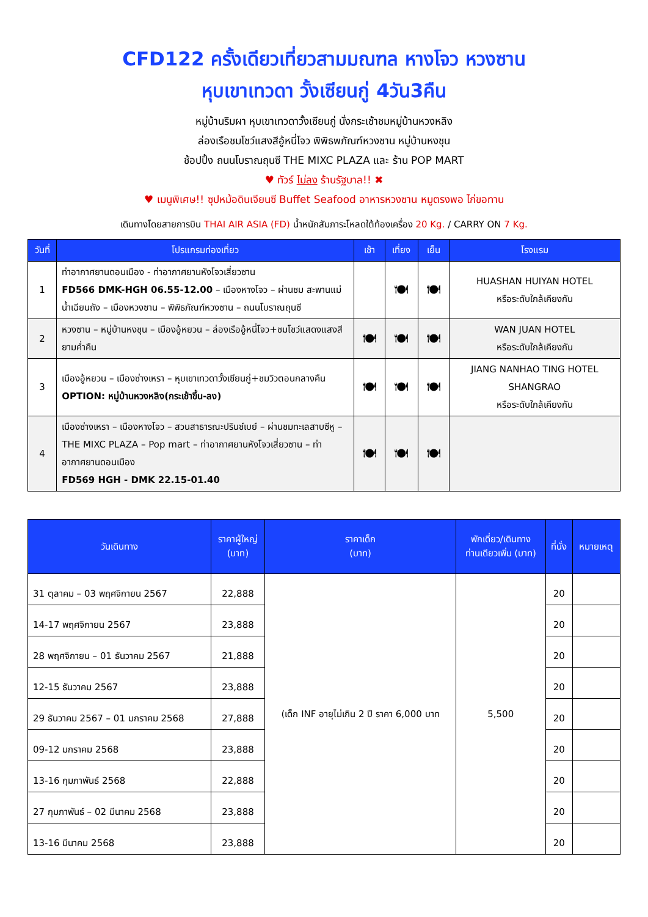CFD122 ครั้งเดียวเที่ยวสามมณฑล หางโจว หวงซาน
หุบเขาเทวดา วั้งเซียนกู่ 4วัน3คืน
หมู่บ้านริมผา หุบเขาเทวดาวั้งเซียนกู่ นั่งกระเช้าชมหมู่บ้านหวงหลิง
ล่องเรือชมโชว์แสงสีอู้หนี่โจว พิพิธพภัณฑ์หวงชาน หมู่บ้านหงชุน
ช้อปปิ้ง ถนนโบราณถุนซี THE MIXC PLAZA และ ร้าน POP MART
♥ ทัวร์ ไม่ลง ร้านรัฐบาล!! ✖
♥ เมนูพิเศษ!! ซุปหม้อดินเจียนซี Buffet Seafood อาหารหวงซาน หมูตรงพอ ไก่ขอทาน
เดินทางโดยสายการบิน THAI AIR ASIA (FD) น้ำหนักสัมภาระโหลดใต้ท้องเครื่อง 20 Kg. / CARRY ON 7 Kg.
| วันที่ | โปรแกรมท่องเที่ยว | เช้า | เที่ยง | เย็น | โรงแรม |
| --- | --- | --- | --- | --- | --- |
| 1 | ท่าอากาศยานดอนเมือง - ท่าอากาศยานหังโจวเสี่ยวซาน FD566 DMK-HGH 06.55-12.00 – เมืองหางโจว – ผ่านชม สะพานแม่น้ำเฉียนถัง – เมืองหวงซาน – พิพิธภัณฑ์หวงซาน – ถนนโบราณถุนซี | | 🍽 | 🍽 | HUASHAN HUIYAN HOTEL หรือระดับใกล้เคียงกัน |
| 2 | หวงซาน – หมู่บ้านหงชุน – เมืองอู้หยวน – ล่องเรืออู้หนี่โจว+ชมโชว์แสดงแสงสียามค่ำคืน | 🍽 | 🍽 | 🍽 | WAN JUAN HOTEL หรือระดับใกล้เคียงกัน |
| 3 | เมืองอู้หยวน – เมืองซ่างเหรา – หุบเขาเทวดาวั้งเซียนกู่+ชมวิวตอนกลางคืน OPTION: หมู่บ้านหวงหลิง(กระเช้าขึ้น-ลง) | 🍽 | 🍽 | 🍽 | JIANG NANHAO TING HOTEL SHANGRAO หรือระดับใกล้เคียงกัน |
| 4 | เมืองซ่างเหรา – เมืองหางโจว – สวนสาธารณะปรินซ์เบย์ – ผ่านชมทะเลสาบซีหู – THE MIXC PLAZA – Pop mart – ท่าอากาศยานหังโจวเสี่ยวซาน – ท่าอากาศยานดอนเมือง FD569 HGH - DMK 22.15-01.40 | 🍽 | 🍽 | 🍽 | |
| วันเดินทาง | ราคาผู้ใหญ่ (บาท) | ราคาเด็ก (บาท) | พักเดี่ยว/เดินทาง ท่านเดียวเพิ่ม (บาท) | ที่นั่ง | หมายเหตุ |
| --- | --- | --- | --- | --- | --- |
| 31 ตุลาคม – 03 พฤศจิกายน 2567 | 22,888 | (เด็ก INF อายุไม่เกิน 2 ปี ราคา 6,000 บาท | 5,500 | 20 | |
| 14-17 พฤศจิกายน 2567 | 23,888 | | | 20 | |
| 28 พฤศจิกายน – 01 ธันวาคม 2567 | 21,888 | | | 20 | |
| 12-15 ธันวาคม 2567 | 23,888 | | | 20 | |
| 29 ธันวาคม 2567 – 01 มกราคม 2568 | 27,888 | | | 20 | |
| 09-12 มกราคม 2568 | 23,888 | | | 20 | |
| 13-16 กุมภาพันธ์ 2568 | 22,888 | | | 20 | |
| 27 กุมภาพันธ์ – 02 มีนาคม 2568 | 23,888 | | | 20 | |
| 13-16 มีนาคม 2568 | 23,888 | | | 20 | |